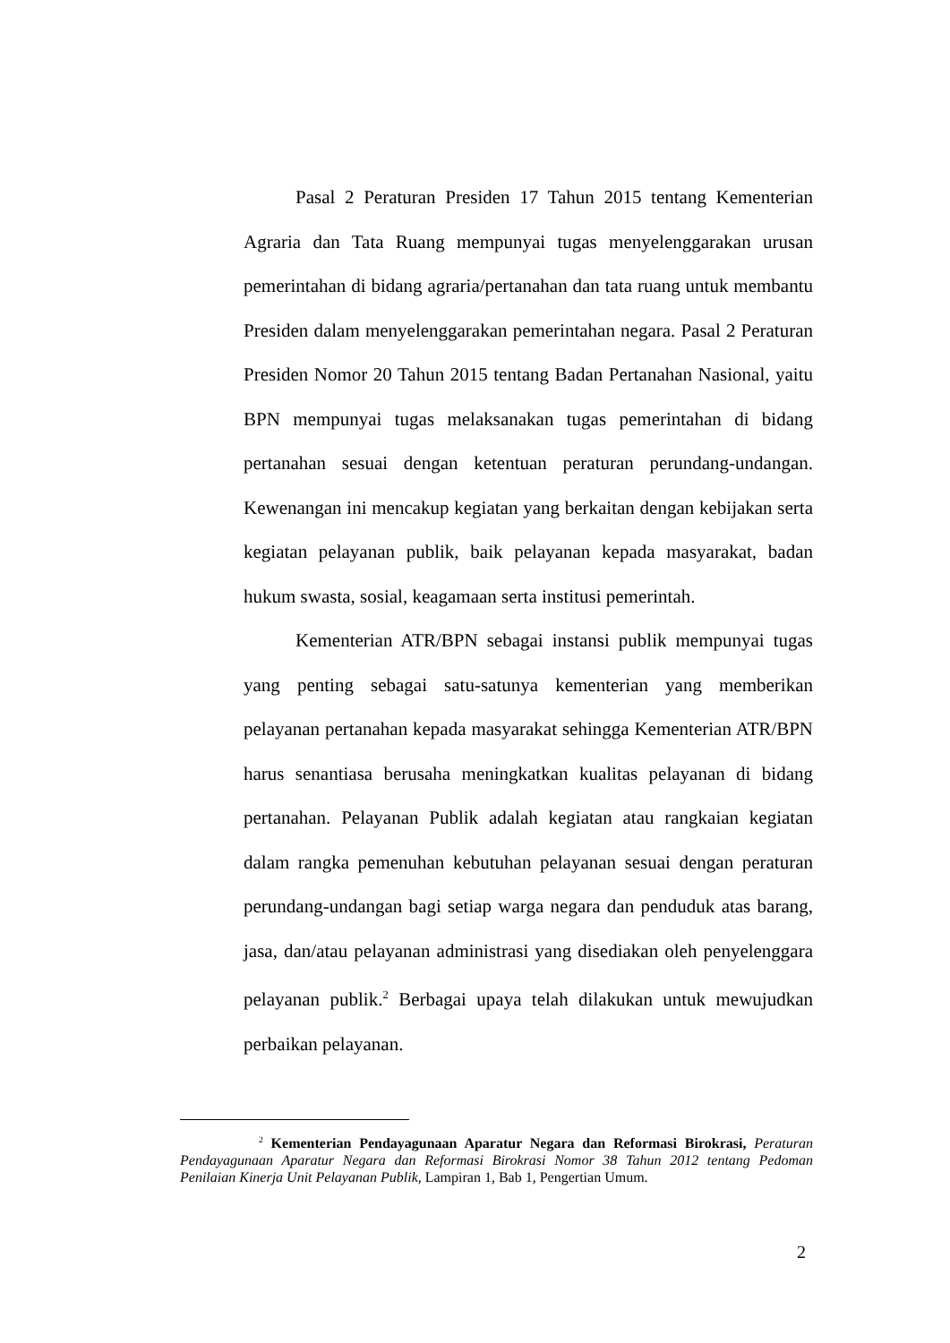Pasal 2 Peraturan Presiden 17 Tahun 2015 tentang Kementerian Agraria dan Tata Ruang mempunyai tugas menyelenggarakan urusan pemerintahan di bidang agraria/pertanahan dan tata ruang untuk membantu Presiden dalam menyelenggarakan pemerintahan negara. Pasal 2 Peraturan Presiden Nomor 20 Tahun 2015 tentang Badan Pertanahan Nasional, yaitu BPN mempunyai tugas melaksanakan tugas pemerintahan di bidang pertanahan sesuai dengan ketentuan peraturan perundang-undangan. Kewenangan ini mencakup kegiatan yang berkaitan dengan kebijakan serta kegiatan pelayanan publik, baik pelayanan kepada masyarakat, badan hukum swasta, sosial, keagamaan serta institusi pemerintah.
Kementerian ATR/BPN sebagai instansi publik mempunyai tugas yang penting sebagai satu-satunya kementerian yang memberikan pelayanan pertanahan kepada masyarakat sehingga Kementerian ATR/BPN harus senantiasa berusaha meningkatkan kualitas pelayanan di bidang pertanahan. Pelayanan Publik adalah kegiatan atau rangkaian kegiatan dalam rangka pemenuhan kebutuhan pelayanan sesuai dengan peraturan perundang-undangan bagi setiap warga negara dan penduduk atas barang, jasa, dan/atau pelayanan administrasi yang disediakan oleh penyelenggara pelayanan publik.<sup>2</sup> Berbagai upaya telah dilakukan untuk mewujudkan perbaikan pelayanan.
<sup>2</sup> Kementerian Pendayagunaan Aparatur Negara dan Reformasi Birokrasi, Peraturan Pendayagunaan Aparatur Negara dan Reformasi Birokrasi Nomor 38 Tahun 2012 tentang Pedoman Penilaian Kinerja Unit Pelayanan Publik, Lampiran 1, Bab 1, Pengertian Umum.
2